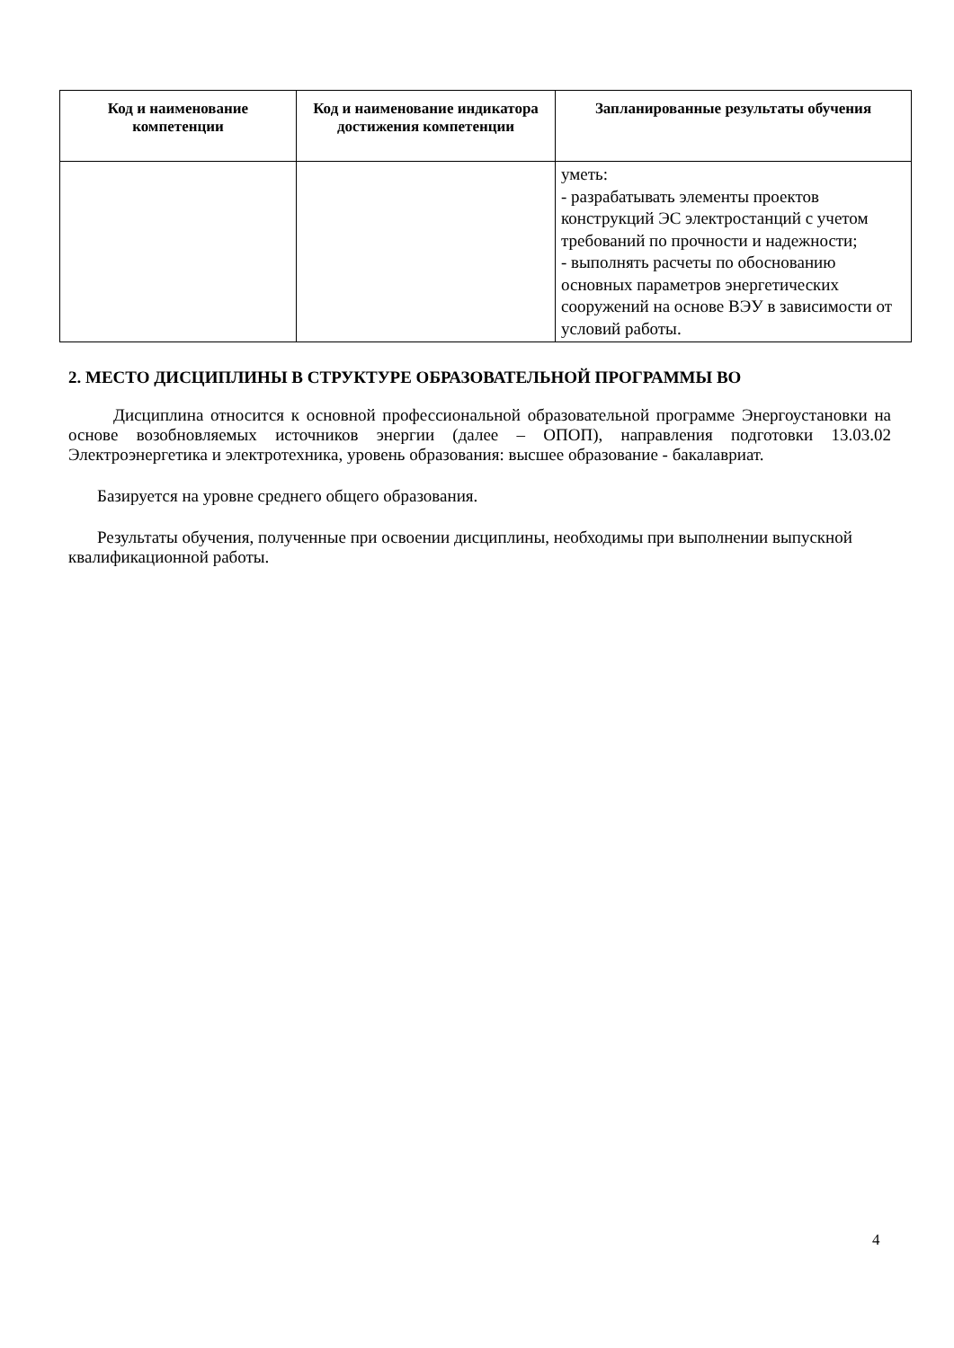| Код и наименование компетенции | Код и наименование индикатора достижения компетенции | Запланированные результаты обучения |
| --- | --- | --- |
| | | уметь: - разрабатывать элементы проектов конструкций ЭС электростанций с учетом требований по прочности и надежности; - выполнять расчеты по обоснованию основных параметров энергетических сооружений на основе ВЭУ в зависимости от условий работы. |
2. МЕСТО ДИСЦИПЛИНЫ В СТРУКТУРЕ ОБРАЗОВАТЕЛЬНОЙ ПРОГРАММЫ ВО
Дисциплина относится к основной профессиональной образовательной программе Энергоустановки на основе возобновляемых источников энергии (далее – ОПОП), направления подготовки 13.03.02 Электроэнергетика и электротехника, уровень образования: высшее образование - бакалавриат.
Базируется на уровне среднего общего образования.
Результаты обучения, полученные при освоении дисциплины, необходимы при выполнении выпускной квалификационной работы.
4